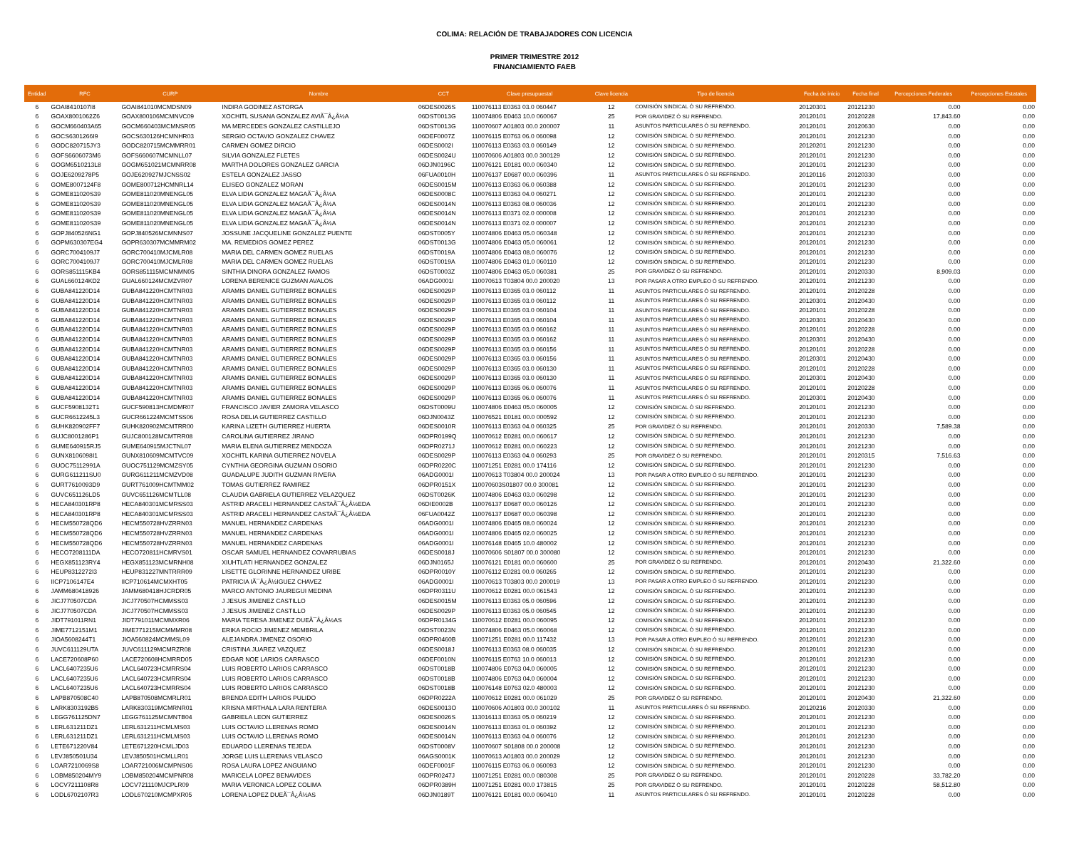COLIMA: RELACIÓN DE TRABAJADORES CON LICENCIA
PRIMER TRIMESTRE 2012
FINANCIAMIENTO FAEB
| Entidad | RFC | CURP | Nombre | CCT | Clave presupuestal | Clave licencia | Tipo de licencia | Fecha de inicio | Fecha final | Percepciones Federales | Percepciones Estatales |
| --- | --- | --- | --- | --- | --- | --- | --- | --- | --- | --- | --- |
| 6 | GOAI8410107I8 | GOAI841010MCMDSN09 | INDIRA GODINEZ ASTORGA | 06DES0026S | 110076113 E0363 03.0 060447 | 12 | COMISIÓN SINDICAL Ó SU REFRENDO. | 20120301 | 20121230 | 0.00 | 0.00 |
| 6 | GOAX8001062Z6 | GOAX800106MCMNVC09 | XOCHITL SUSANA GONZALEZ AVIÃ¯Â¿Â½A | 06DST0013G | 110074806 E0463 10.0 060067 | 25 | POR GRAVIDEZ Ó SU REFRENDO. | 20120101 | 20120228 | 17,843.60 | 0.00 |
| 6 | GOCM660403A65 | GOCM660403MCMNSR05 | MA MERCEDES GONZALEZ CASTILLEJO | 06DST0013G | 110070607 A01803 00.0 200007 | 11 | ASUNTOS PARTICULARES Ó SU REFRENDO. | 20120101 | 20120630 | 0.00 | 0.00 |
| 6 | GOCS6301266I9 | GOCS630126HCMNHR03 | SERGIO OCTAVIO GONZALEZ CHAVEZ | 06DEF0007Z | 110076115 E0763 06.0 060098 | 12 | COMISIÓN SINDICAL Ó SU REFRENDO. | 20120101 | 20121230 | 0.00 | 0.00 |
| 6 | GODC820715JY3 | GODC820715MCMMRR01 | CARMEN GOMEZ DIRCIO | 06DES0002I | 110076113 E0363 03.0 060149 | 12 | COMISIÓN SINDICAL Ó SU REFRENDO. | 20120201 | 20121230 | 0.00 | 0.00 |
| 6 | GOFS6606073M6 | GOFS660607MCMNLL07 | SILVIA GONZALEZ FLETES | 06DES0024U | 110070606 A01803 00.0 300129 | 12 | COMISIÓN SINDICAL Ó SU REFRENDO. | 20120101 | 20121230 | 0.00 | 0.00 |
| 6 | GOGM6510213L8 | GOGM651021MCMNRR08 | MARTHA DOLORES GONZALEZ GARCIA | 06DJN0196C | 110076121 E0181 00.0 060340 | 12 | COMISIÓN SINDICAL Ó SU REFRENDO. | 20120101 | 20121230 | 0.00 | 0.00 |
| 6 | GOJE6209278P5 | GOJE620927MJCNSS02 | ESTELA GONZALEZ JASSO | 06FUA0010H | 110076137 E0687 00.0 060396 | 11 | ASUNTOS PARTICULARES Ó SU REFRENDO. | 20120116 | 20120330 | 0.00 | 0.00 |
| 6 | GOME8007124F8 | GOME800712HCMNRL14 | ELISEO GONZALEZ MORAN | 06DES0015M | 110076113 E0363 06.0 060388 | 12 | COMISIÓN SINDICAL Ó SU REFRENDO. | 20120101 | 20121230 | 0.00 | 0.00 |
| 6 | GOME811020S39 | GOME811020MNENGL05 | ELVA LIDIA GONZALEZ MAGAÃ¯Â¿Â½A | 06DES0008C | 110076113 E0363 04.0 060271 | 12 | COMISIÓN SINDICAL Ó SU REFRENDO. | 20120101 | 20121230 | 0.00 | 0.00 |
| 6 | GOME811020S39 | GOME811020MNENGL05 | ELVA LIDIA GONZALEZ MAGAÃ¯Â¿Â½A | 06DES0014N | 110076113 E0363 08.0 060036 | 12 | COMISIÓN SINDICAL Ó SU REFRENDO. | 20120101 | 20121230 | 0.00 | 0.00 |
| 6 | GOME811020S39 | GOME811020MNENGL05 | ELVA LIDIA GONZALEZ MAGAÃ¯Â¿Â½A | 06DES0014N | 110076113 E0371 02.0 000008 | 12 | COMISIÓN SINDICAL Ó SU REFRENDO. | 20120101 | 20121230 | 0.00 | 0.00 |
| 6 | GOME811020S39 | GOME811020MNENGL05 | ELVA LIDIA GONZALEZ MAGAÃ¯Â¿Â½A | 06DES0014N | 110076113 E0371 02.0 000007 | 12 | COMISIÓN SINDICAL Ó SU REFRENDO. | 20120101 | 20121230 | 0.00 | 0.00 |
| 6 | GOPJ840526NG1 | GOPJ840526MCMNNS07 | JOSSUNE JACQUELINE GONZALEZ PUENTE | 06DST0005Y | 110074806 E0463 05.0 060348 | 12 | COMISIÓN SINDICAL Ó SU REFRENDO. | 20120101 | 20121230 | 0.00 | 0.00 |
| 6 | GOPM630307EG4 | GOPR630307MCMMRM02 | MA. REMEDIOS GOMEZ PEREZ | 06DST0013G | 110074806 E0463 05.0 060061 | 12 | COMISIÓN SINDICAL Ó SU REFRENDO. | 20120101 | 20121230 | 0.00 | 0.00 |
| 6 | GORC7004109J7 | GORC700410MJCMLR08 | MARIA DEL CARMEN GOMEZ RUELAS | 06DST0019A | 110074806 E0463 08.0 060076 | 12 | COMISIÓN SINDICAL Ó SU REFRENDO. | 20120101 | 20121230 | 0.00 | 0.00 |
| 6 | GORC7004109J7 | GORC700410MJCMLR08 | MARIA DEL CARMEN GOMEZ RUELAS | 06DST0019A | 110074806 E0463 01.0 060110 | 12 | COMISIÓN SINDICAL Ó SU REFRENDO. | 20120101 | 20121230 | 0.00 | 0.00 |
| 6 | GORS851115KB4 | GORS851115MCMNMN05 | SINTHIA DINORA GONZALEZ RAMOS | 06DST0003Z | 110074806 E0463 05.0 060381 | 25 | POR GRAVIDEZ Ó SU REFRENDO. | 20120101 | 20120330 | 8,909.03 | 0.00 |
| 6 | GUAL660124KD2 | GUAL660124MCMZVR07 | LORENA BERENICE GUZMAN AVALOS | 06ADG0001I | 110070613 T03804 00.0 200020 | 13 | POR PASAR A OTRO EMPLEO Ó SU REFRENDO. | 20120101 | 20121230 | 0.00 | 0.00 |
| 6 | GUBA841220D14 | GUBA841220HCMTNR03 | ARAMIS DANIEL GUTIERREZ BONALES | 06DES0029P | 110076113 E0365 03.0 060112 | 11 | ASUNTOS PARTICULARES Ó SU REFRENDO. | 20120101 | 20120228 | 0.00 | 0.00 |
| 6 | GUBA841220D14 | GUBA841220HCMTNR03 | ARAMIS DANIEL GUTIERREZ BONALES | 06DES0029P | 110076113 E0365 03.0 060112 | 11 | ASUNTOS PARTICULARES Ó SU REFRENDO. | 20120301 | 20120430 | 0.00 | 0.00 |
| 6 | GUBA841220D14 | GUBA841220HCMTNR03 | ARAMIS DANIEL GUTIERREZ BONALES | 06DES0029P | 110076113 E0365 03.0 060104 | 11 | ASUNTOS PARTICULARES Ó SU REFRENDO. | 20120101 | 20120228 | 0.00 | 0.00 |
| 6 | GUBA841220D14 | GUBA841220HCMTNR03 | ARAMIS DANIEL GUTIERREZ BONALES | 06DES0029P | 110076113 E0365 03.0 060104 | 11 | ASUNTOS PARTICULARES Ó SU REFRENDO. | 20120301 | 20120430 | 0.00 | 0.00 |
| 6 | GUBA841220D14 | GUBA841220HCMTNR03 | ARAMIS DANIEL GUTIERREZ BONALES | 06DES0029P | 110076113 E0365 03.0 060162 | 11 | ASUNTOS PARTICULARES Ó SU REFRENDO. | 20120101 | 20120228 | 0.00 | 0.00 |
| 6 | GUBA841220D14 | GUBA841220HCMTNR03 | ARAMIS DANIEL GUTIERREZ BONALES | 06DES0029P | 110076113 E0365 03.0 060162 | 11 | ASUNTOS PARTICULARES Ó SU REFRENDO. | 20120301 | 20120430 | 0.00 | 0.00 |
| 6 | GUBA841220D14 | GUBA841220HCMTNR03 | ARAMIS DANIEL GUTIERREZ BONALES | 06DES0029P | 110076113 E0365 03.0 060156 | 11 | ASUNTOS PARTICULARES Ó SU REFRENDO. | 20120101 | 20120228 | 0.00 | 0.00 |
| 6 | GUBA841220D14 | GUBA841220HCMTNR03 | ARAMIS DANIEL GUTIERREZ BONALES | 06DES0029P | 110076113 E0365 03.0 060156 | 11 | ASUNTOS PARTICULARES Ó SU REFRENDO. | 20120301 | 20120430 | 0.00 | 0.00 |
| 6 | GUBA841220D14 | GUBA841220HCMTNR03 | ARAMIS DANIEL GUTIERREZ BONALES | 06DES0029P | 110076113 E0365 03.0 060130 | 11 | ASUNTOS PARTICULARES Ó SU REFRENDO. | 20120101 | 20120228 | 0.00 | 0.00 |
| 6 | GUBA841220D14 | GUBA841220HCMTNR03 | ARAMIS DANIEL GUTIERREZ BONALES | 06DES0029P | 110076113 E0365 03.0 060130 | 11 | ASUNTOS PARTICULARES Ó SU REFRENDO. | 20120301 | 20120430 | 0.00 | 0.00 |
| 6 | GUBA841220D14 | GUBA841220HCMTNR03 | ARAMIS DANIEL GUTIERREZ BONALES | 06DES0029P | 110076113 E0365 06.0 060076 | 11 | ASUNTOS PARTICULARES Ó SU REFRENDO. | 20120101 | 20120228 | 0.00 | 0.00 |
| 6 | GUBA841220D14 | GUBA841220HCMTNR03 | ARAMIS DANIEL GUTIERREZ BONALES | 06DES0029P | 110076113 E0365 06.0 060076 | 11 | ASUNTOS PARTICULARES Ó SU REFRENDO. | 20120301 | 20120430 | 0.00 | 0.00 |
| 6 | GUCF5908132T1 | GUCF590813HCMDMR07 | FRANCISCO JAVIER ZAMORA VELASCO | 06DST0009U | 110074806 E0463 05.0 060005 | 12 | COMISIÓN SINDICAL Ó SU REFRENDO. | 20120101 | 20121230 | 0.00 | 0.00 |
| 6 | GUCR6612245L3 | GUCR661224MCMTSS06 | ROSA DELIA GUTIERREZ CASTILLO | 06DJN0043Z | 110076521 E0181 00.0 000592 | 12 | COMISIÓN SINDICAL Ó SU REFRENDO. | 20120101 | 20121230 | 0.00 | 0.00 |
| 6 | GUHK820902FF7 | GUHK820902MCMTRR00 | KARINA LIZETH GUTIERREZ HUERTA | 06DES0010R | 110076113 E0363 04.0 060325 | 25 | POR GRAVIDEZ Ó SU REFRENDO. | 20120101 | 20120330 | 7,589.38 | 0.00 |
| 6 | GUJC8001286P1 | GUJC800128MCMTRR08 | CAROLINA GUTIERREZ JIRANO | 06DPR0199Q | 110070612 E0281 00.0 060617 | 12 | COMISIÓN SINDICAL Ó SU REFRENDO. | 20120101 | 20121230 | 0.00 | 0.00 |
| 6 | GUME640915RJ5 | GUME640915MJCTNL07 | MARIA ELENA GUTIERREZ MENDOZA | 06DPR0271J | 110070612 E0281 00.0 060223 | 12 | COMISIÓN SINDICAL Ó SU REFRENDO. | 20120101 | 20121230 | 0.00 | 0.00 |
| 6 | GUNX8106098I1 | GUNX810609MCMTVC09 | XOCHITL KARINA GUTIERREZ NOVELA | 06DES0029P | 110076113 E0363 04.0 060293 | 25 | POR GRAVIDEZ Ó SU REFRENDO. | 20120101 | 20120315 | 7,516.63 | 0.00 |
| 6 | GUOC75112991A | GUOC751129MCMZSY05 | CYNTHIA GEORGINA GUZMAN OSORIO | 06DPR0220C | 110071251 E0281 00.0 174116 | 12 | COMISIÓN SINDICAL Ó SU REFRENDO. | 20120101 | 20121230 | 0.00 | 0.00 |
| 6 | GURG611211SU0 | GURG611211MCMZVD08 | GUADALUPE JUDITH GUZMAN RIVERA | 06ADG0001I | 110070613 T03804 00.0 200024 | 13 | POR PASAR A OTRO EMPLEO Ó SU REFRENDO. | 20120101 | 20121230 | 0.00 | 0.00 |
| 6 | GURT7610093D9 | GURT761009HCMTMM02 | TOMAS GUTIERREZ RAMIREZ | 06DPR0151X | 110070603S01807 00.0 300081 | 12 | COMISIÓN SINDICAL Ó SU REFRENDO. | 20120101 | 20121230 | 0.00 | 0.00 |
| 6 | GUVC651126LD5 | GUVC651126MCMTLL08 | CLAUDIA GABRIELA GUTIERREZ VELAZQUEZ | 06DST0026K | 110074806 E0463 03.0 060298 | 12 | COMISIÓN SINDICAL Ó SU REFRENDO. | 20120101 | 20121230 | 0.00 | 0.00 |
| 6 | HECA840301RP8 | HECA840301MCMRSS03 | ASTRID ARACELI HERNANDEZ CASTAÃ¯Â¿Â½EDA | 06DIE0002B | 110076137 E0687 00.0 060126 | 12 | COMISIÓN SINDICAL Ó SU REFRENDO. | 20120101 | 20121230 | 0.00 | 0.00 |
| 6 | HECA840301RP8 | HECA840301MCMRSS03 | ASTRID ARACELI HERNANDEZ CASTAÃ¯Â¿Â½EDA | 06FUA0042Z | 110076137 E0687 00.0 060398 | 12 | COMISIÓN SINDICAL Ó SU REFRENDO. | 20120101 | 20121230 | 0.00 | 0.00 |
| 6 | HECM550728QD6 | HECM550728HVZRRN03 | MANUEL HERNANDEZ CARDENAS | 06ADG0001I | 110074806 E0465 08.0 060024 | 12 | COMISIÓN SINDICAL Ó SU REFRENDO. | 20120101 | 20121230 | 0.00 | 0.00 |
| 6 | HECM550728QD6 | HECM550728HVZRRN03 | MANUEL HERNANDEZ CARDENAS | 06ADG0001I | 110074806 E0465 02.0 060025 | 12 | COMISIÓN SINDICAL Ó SU REFRENDO. | 20120101 | 20121230 | 0.00 | 0.00 |
| 6 | HECM550728QD6 | HECM550728HVZRRN03 | MANUEL HERNANDEZ CARDENAS | 06ADG0001I | 110076148 E0465 10.0 480002 | 12 | COMISIÓN SINDICAL Ó SU REFRENDO. | 20120101 | 20121230 | 0.00 | 0.00 |
| 6 | HECO7208111DA | HECO720811HCMRVS01 | OSCAR SAMUEL HERNANDEZ COVARRUBIAS | 06DES0018J | 110070606 S01807 00.0 300080 | 12 | COMISIÓN SINDICAL Ó SU REFRENDO. | 20120101 | 20121230 | 0.00 | 0.00 |
| 6 | HEGX851123RY4 | HEGX851123MCMRNH08 | XIUHTLATI HERNANDEZ GONZALEZ | 06DJN0165J | 110076121 E0181 00.0 060600 | 25 | POR GRAVIDEZ Ó SU REFRENDO. | 20120101 | 20120430 | 21,322.60 | 0.00 |
| 6 | HEUP8312272I3 | HEUP831227MNTRRR09 | LISETTE GLORINNE HERNANDEZ URIBE | 06DPR0010Y | 110076112 E0281 00.0 060265 | 12 | COMISIÓN SINDICAL Ó SU REFRENDO. | 20120101 | 20121230 | 0.00 | 0.00 |
| 6 | IICP7106147E4 | IICP710614MCMXHT05 | PATRICIA IÃ¯Â¿Â½IGUEZ CHAVEZ | 06ADG0001I | 110070613 T03803 00.0 200019 | 13 | POR PASAR A OTRO EMPLEO Ó SU REFRENDO. | 20120101 | 20121230 | 0.00 | 0.00 |
| 6 | JAMM680418926 | JAMM680418HJCRDR05 | MARCO ANTONIO JAUREGUI MEDINA | 06DPR0311U | 110070612 E0281 00.0 061543 | 12 | COMISIÓN SINDICAL Ó SU REFRENDO. | 20120101 | 20121230 | 0.00 | 0.00 |
| 6 | JICJ770507CDA | JICJ770507HCMMSS03 | J JESUS JIMENEZ CASTILLO | 06DES0015M | 110076113 E0363 05.0 060596 | 12 | COMISIÓN SINDICAL Ó SU REFRENDO. | 20120101 | 20121230 | 0.00 | 0.00 |
| 6 | JICJ770507CDA | JICJ770507HCMMSS03 | J JESUS JIMENEZ CASTILLO | 06DES0029P | 110076113 E0363 05.0 060545 | 12 | COMISIÓN SINDICAL Ó SU REFRENDO. | 20120101 | 20121230 | 0.00 | 0.00 |
| 6 | JIDT791011RN1 | JIDT791011MCMMXR06 | MARIA TERESA JIMENEZ DUEÃ¯Â¿Â½AS | 06DPR0134G | 110070612 E0281 00.0 060095 | 12 | COMISIÓN SINDICAL Ó SU REFRENDO. | 20120101 | 20121230 | 0.00 | 0.00 |
| 6 | JIME7712151M1 | JIME771215MCMMMR08 | ERIKA ROCIO JIMENEZ MEMBRILA | 06DST0023N | 110074806 E0463 05.0 060068 | 12 | COMISIÓN SINDICAL Ó SU REFRENDO. | 20120101 | 20121230 | 0.00 | 0.00 |
| 6 | JIOA5608244T1 | JIOA560824MCMMSL09 | ALEJANDRA JIMENEZ OSORIO | 06DPR0460B | 110071251 E0281 00.0 117432 | 13 | POR PASAR A OTRO EMPLEO Ó SU REFRENDO. | 20120101 | 20121230 | 0.00 | 0.00 |
| 6 | JUVC611129UTA | JUVC611129MCMRZR08 | CRISTINA JUAREZ VAZQUEZ | 06DES0018J | 110076113 E0363 08.0 060035 | 12 | COMISIÓN SINDICAL Ó SU REFRENDO. | 20120101 | 20121230 | 0.00 | 0.00 |
| 6 | LACE720608P60 | LACE720608HCMRRD05 | EDGAR NOE LARIOS CARRASCO | 06DEF0010N | 110076115 E0763 10.0 060013 | 12 | COMISIÓN SINDICAL Ó SU REFRENDO. | 20120101 | 20121230 | 0.00 | 0.00 |
| 6 | LACL6407235U6 | LACL640723HCMRRS04 | LUIS ROBERTO LARIOS CARRASCO | 06DST0018B | 110074806 E0763 04.0 060005 | 12 | COMISIÓN SINDICAL Ó SU REFRENDO. | 20120101 | 20121230 | 0.00 | 0.00 |
| 6 | LACL6407235U6 | LACL640723HCMRRS04 | LUIS ROBERTO LARIOS CARRASCO | 06DST0018B | 110074806 E0763 04.0 060004 | 12 | COMISIÓN SINDICAL Ó SU REFRENDO. | 20120101 | 20121230 | 0.00 | 0.00 |
| 6 | LACL6407235U6 | LACL640723HCMRRS04 | LUIS ROBERTO LARIOS CARRASCO | 06DST0018B | 110076148 E0763 02.0 480003 | 12 | COMISIÓN SINDICAL Ó SU REFRENDO. | 20120101 | 20121230 | 0.00 | 0.00 |
| 6 | LAPB870508C40 | LAPB870508MCMRLR01 | BRENDA EDITH LARIOS PULIDO | 06DPR0222A | 110070612 E0281 00.0 061029 | 25 | POR GRAVIDEZ Ó SU REFRENDO. | 20120101 | 20120430 | 21,322.60 | 0.00 |
| 6 | LARK8303192B5 | LARK830319MCMRNR01 | KRISNA MIRTHALA LARA RENTERIA | 06DES0013O | 110070606 A01803 00.0 300102 | 11 | ASUNTOS PARTICULARES Ó SU REFRENDO. | 20120216 | 20120330 | 0.00 | 0.00 |
| 6 | LEGG761125DN7 | LEGG761125MCMNTB04 | GABRIELA LEON GUTIERREZ | 06DES0026S | 113016113 E0363 05.0 060219 | 12 | COMISIÓN SINDICAL Ó SU REFRENDO. | 20120101 | 20121230 | 0.00 | 0.00 |
| 6 | LERL631211DZ1 | LERL631211HCMLMS03 | LUIS OCTAVIO LLERENAS ROMO | 06DES0014N | 110076113 E0363 01.0 060392 | 12 | COMISIÓN SINDICAL Ó SU REFRENDO. | 20120101 | 20121230 | 0.00 | 0.00 |
| 6 | LERL631211DZ1 | LERL631211HCMLMS03 | LUIS OCTAVIO LLERENAS ROMO | 06DES0014N | 110076113 E0363 04.0 060076 | 12 | COMISIÓN SINDICAL Ó SU REFRENDO. | 20120101 | 20121230 | 0.00 | 0.00 |
| 6 | LETE671220V84 | LETE671220HCMLJD03 | EDUARDO LLERENAS TEJEDA | 06DST0008V | 110070607 S01808 00.0 200008 | 12 | COMISIÓN SINDICAL Ó SU REFRENDO. | 20120101 | 20121230 | 0.00 | 0.00 |
| 6 | LEVJ850501U34 | LEVJ850501HCMLLR01 | JORGE LUIS LLERENAS VELASCO | 06AGS0001K | 110070613 A01803 00.0 200029 | 12 | COMISIÓN SINDICAL Ó SU REFRENDO. | 20120101 | 20121230 | 0.00 | 0.00 |
| 6 | LOAR7210069S8 | LOAR721006MCMPNS06 | ROSA LAURA LOPEZ ANGUIANO | 06DEF0001F | 110076115 E0763 06.0 060093 | 12 | COMISIÓN SINDICAL Ó SU REFRENDO. | 20120101 | 20121230 | 0.00 | 0.00 |
| 6 | LOBM850204MY9 | LOBM850204MCMPNR08 | MARICELA LOPEZ BENAVIDES | 06DPR0247J | 110071251 E0281 00.0 080308 | 25 | POR GRAVIDEZ Ó SU REFRENDO. | 20120101 | 20120228 | 33,782.20 | 0.00 |
| 6 | LOCV7211108R8 | LOCV721110MJCPLR09 | MARIA VERONICA LOPEZ COLIMA | 06DPR0389H | 110071251 E0281 00.0 173815 | 25 | POR GRAVIDEZ Ó SU REFRENDO. | 20120101 | 20120228 | 58,512.80 | 0.00 |
| 6 | LODL6702107R3 | LODL670210MCMPXR05 | LORENA LOPEZ DUEÃ¯Â¿Â½AS | 06DJN0189T | 110076121 E0181 00.0 060410 | 11 | ASUNTOS PARTICULARES Ó SU REFRENDO. | 20120101 | 20120228 | 0.00 | 0.00 |